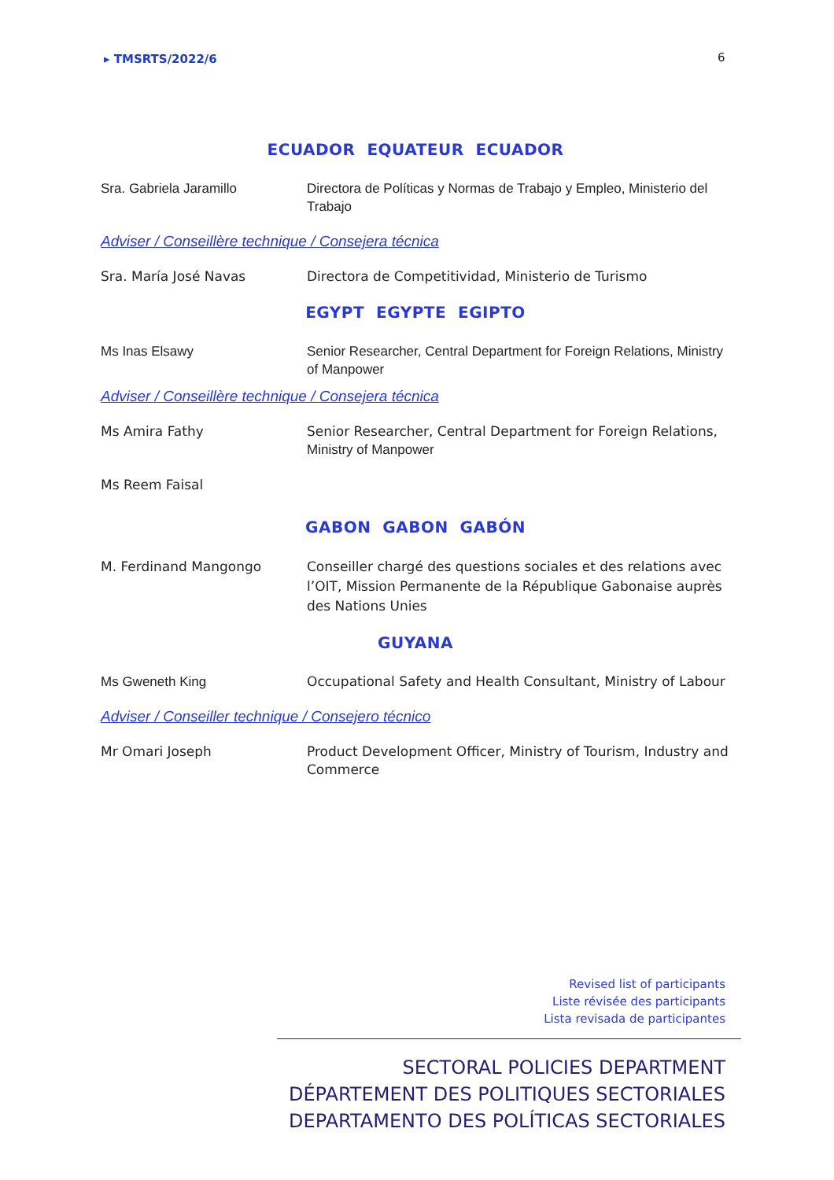▸ TMSRTS/2022/6 6
ECUADOR EQUATEUR ECUADOR
Sra. Gabriela Jaramillo Directora de Políticas y Normas de Trabajo y Empleo, Ministerio del Trabajo
Adviser / Conseillère technique / Consejera técnica
Sra. María José Navas Directora de Competitividad, Ministerio de Turismo
EGYPT EGYPTE EGIPTO
Ms Inas Elsawy Senior Researcher, Central Department for Foreign Relations, Ministry of Manpower
Adviser / Conseillère technique / Consejera técnica
Ms Amira Fathy Senior Researcher, Central Department for Foreign Relations, Ministry of Manpower
Ms Reem Faisal
GABON GABON GABÓN
M. Ferdinand Mangongo Conseiller chargé des questions sociales et des relations avec l’OIT, Mission Permanente de la République Gabonaise auprès des Nations Unies
GUYANA
Ms Gweneth King Occupational Safety and Health Consultant, Ministry of Labour
Adviser / Conseiller technique / Consejero técnico
Mr Omari Joseph Product Development Officer, Ministry of Tourism, Industry and Commerce
Revised list of participants
Liste révisée des participants
Lista revisada de participantes
SECTORAL POLICIES DEPARTMENT
DÉPARTEMENT DES POLITIQUES SECTORIALES
DEPARTAMENTO DES POLÍTICAS SECTORIALES